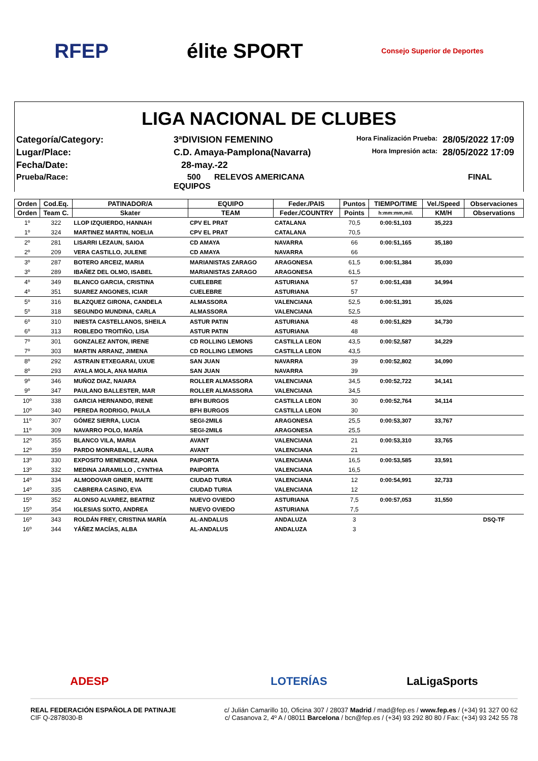RFEP élite SPORT Consejo Superior de Deportes
LIGA NACIONAL DE CLUBES
Categoría/Category:
3ªDIVISION FEMENINO
Hora Finalización Prueba:
28/05/2022 17:09
Lugar/Place:
C.D. Amaya-Pamplona(Navarra)
Hora Impresión acta:
28/05/2022 17:09
Fecha/Date:
28-may.-22
Prueba/Race:
500 RELEVOS AMERICANA EQUIPOS
FINAL
| Orden | Cod.Eq. | PATINADOR/A | EQUIPO | Feder./PAIS | Puntos | TIEMPO/TIME | Vel./Speed | Observaciones |
| --- | --- | --- | --- | --- | --- | --- | --- | --- |
| Orden | Team C. | Skater | TEAM | Feder./COUNTRY | Points | h:mm:mm,mil. | KM/H | Observations |
| 1º | 322 | LLOP IZQUIERDO, HANNAH | CPV EL PRAT | CATALANA | 70,5 | 0:00:51,103 | 35,223 | |
| 1º | 324 | MARTINEZ MARTIN, NOELIA | CPV EL PRAT | CATALANA | 70,5 | | | |
| 2º | 281 | LISARRI LEZAUN, SAIOA | CD AMAYA | NAVARRA | 66 | 0:00:51,165 | 35,180 | |
| 2º | 209 | VERA CASTILLO, JULENE | CD AMAYA | NAVARRA | 66 | | | |
| 3º | 287 | BOTERO ARCEIZ, MARIA | MARIANISTAS ZARAGO | ARAGONESA | 61,5 | 0:00:51,384 | 35,030 | |
| 3º | 289 | IBAÑEZ DEL OLMO, ISABEL | MARIANISTAS ZARAGO | ARAGONESA | 61,5 | | | |
| 4º | 349 | BLANCO GARCIA, CRISTINA | CUELEBRE | ASTURIANA | 57 | 0:00:51,438 | 34,994 | |
| 4º | 351 | SUAREZ ANGONES, ICIAR | CUELEBRE | ASTURIANA | 57 | | | |
| 5º | 316 | BLAZQUEZ GIRONA, CANDELA | ALMASSORA | VALENCIANA | 52,5 | 0:00:51,391 | 35,026 | |
| 5º | 318 | SEGUNDO MUNDINA, CARLA | ALMASSORA | VALENCIANA | 52,5 | | | |
| 6º | 310 | INIESTA CASTELLANOS, SHEILA | ASTUR PATIN | ASTURIANA | 48 | 0:00:51,829 | 34,730 | |
| 6º | 313 | ROBLEDO TROITIÑO, LISA | ASTUR PATIN | ASTURIANA | 48 | | | |
| 7º | 301 | GONZALEZ ANTON, IRENE | CD ROLLING LEMONS | CASTILLA LEON | 43,5 | 0:00:52,587 | 34,229 | |
| 7º | 303 | MARTIN ARRANZ, JIMENA | CD ROLLING LEMONS | CASTILLA LEON | 43,5 | | | |
| 8º | 292 | ASTRAIN ETXEGARAI, UXUE | SAN JUAN | NAVARRA | 39 | 0:00:52,802 | 34,090 | |
| 8º | 293 | AYALA MOLA, ANA MARIA | SAN JUAN | NAVARRA | 39 | | | |
| 9º | 346 | MUÑOZ DIAZ, NAIARA | ROLLER ALMASSORA | VALENCIANA | 34,5 | 0:00:52,722 | 34,141 | |
| 9º | 347 | PAULANO BALLESTER, MAR | ROLLER ALMASSORA | VALENCIANA | 34,5 | | | |
| 10º | 338 | GARCIA HERNANDO, IRENE | BFH BURGOS | CASTILLA LEON | 30 | 0:00:52,764 | 34,114 | |
| 10º | 340 | PEREDA RODRIGO, PAULA | BFH BURGOS | CASTILLA LEON | 30 | | | |
| 11º | 307 | GÓMEZ SIERRA, LUCIA | SEGI-2MIL6 | ARAGONESA | 25,5 | 0:00:53,307 | 33,767 | |
| 11º | 309 | NAVARRO POLO, MARÍA | SEGI-2MIL6 | ARAGONESA | 25,5 | | | |
| 12º | 355 | BLANCO VILA, MARIA | AVANT | VALENCIANA | 21 | 0:00:53,310 | 33,765 | |
| 12º | 359 | PARDO MONRABAL, LAURA | AVANT | VALENCIANA | 21 | | | |
| 13º | 330 | EXPOSITO MENENDEZ, ANNA | PAIPORTA | VALENCIANA | 16,5 | 0:00:53,585 | 33,591 | |
| 13º | 332 | MEDINA JARAMILLO , CYNTHIA | PAIPORTA | VALENCIANA | 16,5 | | | |
| 14º | 334 | ALMODOVAR GINER, MAITE | CIUDAD TURIA | VALENCIANA | 12 | 0:00:54,991 | 32,733 | |
| 14º | 335 | CABRERA CASINO, EVA | CIUDAD TURIA | VALENCIANA | 12 | | | |
| 15º | 352 | ALONSO ALVAREZ, BEATRIZ | NUEVO OVIEDO | ASTURIANA | 7,5 | 0:00:57,053 | 31,550 | |
| 15º | 354 | IGLESIAS SIXTO, ANDREA | NUEVO OVIEDO | ASTURIANA | 7,5 | | | |
| 16º | 343 | ROLDÁN FREY, CRISTINA MARÍA | AL-ANDALUS | ANDALUZA | 3 | | | DSQ-TF |
| 16º | 344 | YÁÑEZ MACÍAS, ALBA | AL-ANDALUS | ANDALUZA | 3 | | | |
ADESP LOTERÍAS LaLigaSports
REAL FEDERACIÓN ESPAÑOLA DE PATINAJE
CIF Q-2878030-B
c/ Julián Camarillo 10, Oficina 307 / 28037 Madrid / mad@fep.es / www.fep.es / (+34) 91 327 00 62
c/ Casanova 2, 4º A / 08011 Barcelona / bcn@fep.es / (+34) 93 292 80 80 / Fax: (+34) 93 242 55 78